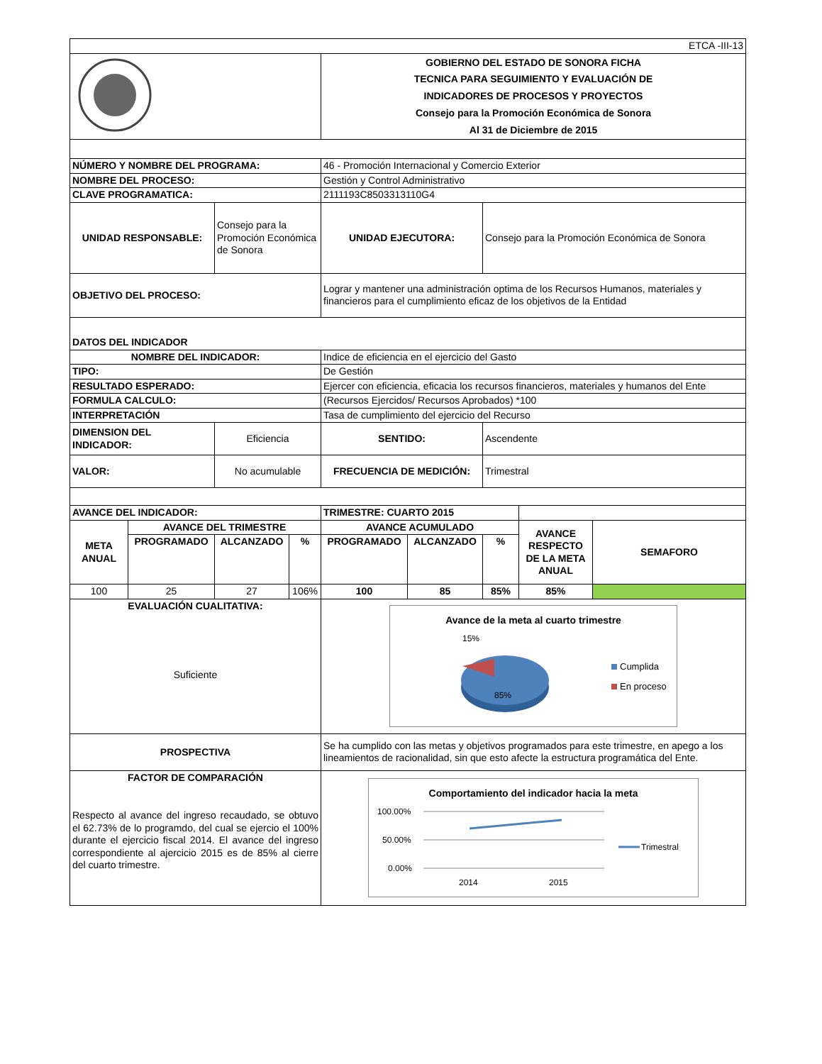| ETCA -III-13 | | | | | | | | |
| | | | | GOBIERNO DEL ESTADO DE SONORA FICHA TECNICA PARA SEGUIMIENTO Y EVALUACIÓN DE INDICADORES DE PROCESOS Y PROYECTOS Consejo para la Promoción Económica de Sonora Al 31 de Diciembre de 2015 | | | | |
| NÚMERO Y NOMBRE DEL PROGRAMA: | | | | 46 - Promoción Internacional y Comercio Exterior | | | | |
| NOMBRE DEL PROCESO: | | | | Gestión y Control Administrativo | | | | |
| CLAVE PROGRAMATICA: | | | | 2111193C8503313110G4 | | | | |
| UNIDAD RESPONSABLE: | | Consejo para la Promoción Económica de Sonora | | UNIDAD EJECUTORA: | | Consejo para la Promoción Económica de Sonora | | |
| OBJETIVO DEL PROCESO: | | | | Lograr y mantener una administración optima de los Recursos Humanos, materiales y financieros para el cumplimiento eficaz de los objetivos de la Entidad | | | | |
| DATOS DEL INDICADOR | | | | | | | | |
| NOMBRE DEL INDICADOR: | | | | Indice de eficiencia en el ejercicio del Gasto | | | | |
| TIPO: | | | | De Gestión | | | | |
| RESULTADO ESPERADO: | | | | Ejercer con eficiencia, eficacia los recursos financieros, materiales y humanos del Ente | | | | |
| FORMULA CALCULO: | | | | (Recursos Ejercidos/ Recursos Aprobados) *100 | | | | |
| INTERPRETACIÓN | | | | Tasa de cumplimiento del ejercicio del Recurso | | | | |
| DIMENSION DEL INDICADOR: | | Eficiencia | | SENTIDO: | | Ascendente | | |
| VALOR: | | No acumulable | | FRECUENCIA DE MEDICIÓN: | | Trimestral | | |
| AVANCE DEL INDICADOR: | | | | TRIMESTRE: CUARTO 2015 | | | | |
| META ANUAL | AVANCE DEL TRIMESTRE | | | AVANCE ACUMULADO | | | AVANCE RESPECTO DE LA META ANUAL | SEMAFORO |
| | PROGRAMADO | ALCANZADO | % | PROGRAMADO | ALCANZADO | % | | |
| 100 | 25 | 27 | 106% | 100 | 85 | 85% | 85% | |
| EVALUACIÓN CUALITATIVA: Suficiente | | | | Avance de la meta al cuarto trimestre 15% 85% Cumplida En proceso | | | | |
| PROSPECTIVA | | | | Se ha cumplido con las metas y objetivos programados para este trimestre, en apego a los lineamientos de racionalidad, sin que esto afecte la estructura programática del Ente. | | | | |
| FACTOR DE COMPARACIÓN Respecto al avance del ingreso recaudado, se obtuvo el 62.73% de lo programdo, del cual se ejercio el 100% durante el ejercicio fiscal 2014. El avance del ingreso correspondiente al ajercicio 2015 es de 85% al cierre del cuarto trimestre. | | | | Comportamiento del indicador hacia la meta 100.00% 50.00% 0.00% 2014 2015 Trimestral | | | | |